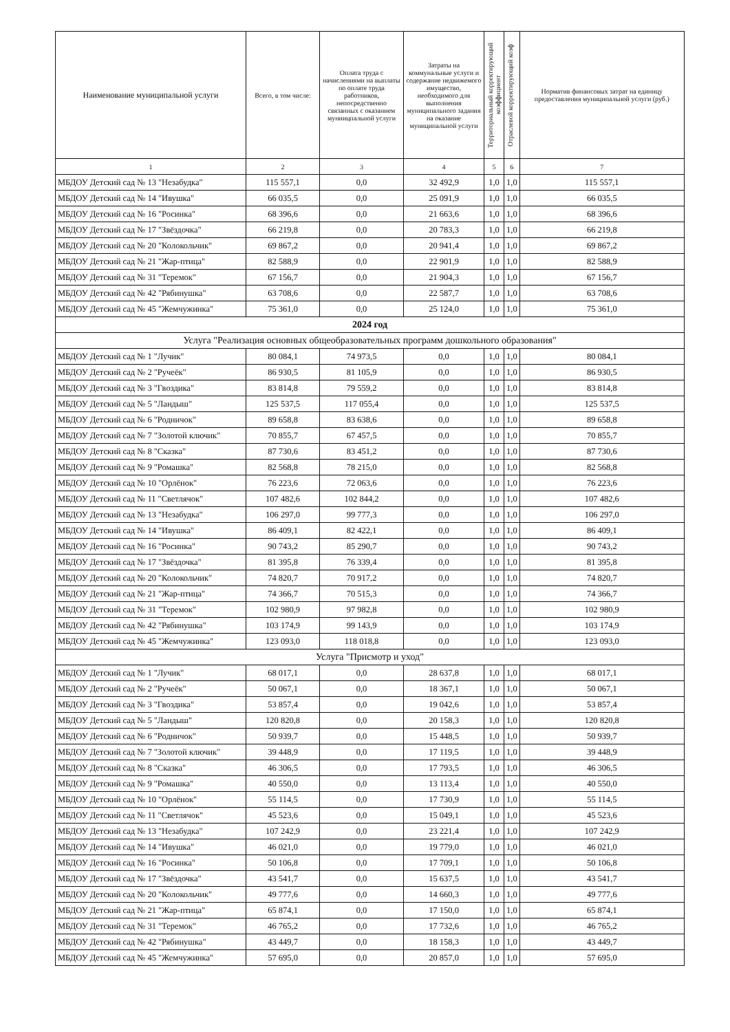| Наименование муниципальной услуги | Всего, в том числе: | Оплата труда с начислениями на выплаты по оплате труда работников, непосредственно связанных с оказанием муниицпальной услуги | Затраты на коммунальные услуги и содержание недвижемого имущество, необходимого для выполнения муниципального задания на оказание муниципальной услуги | Территориальный корректирующий коэффициент | Отраслевой корректирующий коэф | Норматив финансовых затрат на единицу предоставления муниципальной услуги (руб.) |
| --- | --- | --- | --- | --- | --- | --- |
| 1 | 2 | 3 | 4 | 5 | 6 | 7 |
| МБДОУ Детский сад № 13 "Незабудка" | 115 557,1 | 0,0 | 32 492,9 | 1,0 | 1,0 | 115 557,1 |
| МБДОУ Детский сад № 14 "Ивушка" | 66 035,5 | 0,0 | 25 091,9 | 1,0 | 1,0 | 66 035,5 |
| МБДОУ Детский сад № 16 "Росинка" | 68 396,6 | 0,0 | 21 663,6 | 1,0 | 1,0 | 68 396,6 |
| МБДОУ Детский сад № 17 "Звёздочка" | 66 219,8 | 0,0 | 20 783,3 | 1,0 | 1,0 | 66 219,8 |
| МБДОУ Детский сад № 20 "Колокольчик" | 69 867,2 | 0,0 | 20 941,4 | 1,0 | 1,0 | 69 867,2 |
| МБДОУ Детский сад № 21 "Жар-птица" | 82 588,9 | 0,0 | 22 901,9 | 1,0 | 1,0 | 82 588,9 |
| МБДОУ Детский сад № 31 "Теремок" | 67 156,7 | 0,0 | 21 904,3 | 1,0 | 1,0 | 67 156,7 |
| МБДОУ Детский сад № 42 "Рябинушка" | 63 708,6 | 0,0 | 22 587,7 | 1,0 | 1,0 | 63 708,6 |
| МБДОУ Детский сад № 45 "Жемчужинка" | 75 361,0 | 0,0 | 25 124,0 | 1,0 | 1,0 | 75 361,0 |
| 2024 год | | | | | | |
| Услуга "Реализация основных общеобразовательных программ дошкольного образования" | | | | | | |
| МБДОУ Детский сад № 1 "Лучик" | 80 084,1 | 74 973,5 | 0,0 | 1,0 | 1,0 | 80 084,1 |
| МБДОУ Детский сад № 2 "Ручеёк" | 86 930,5 | 81 105,9 | 0,0 | 1,0 | 1,0 | 86 930,5 |
| МБДОУ Детский сад № 3 "Гвоздика" | 83 814,8 | 79 559,2 | 0,0 | 1,0 | 1,0 | 83 814,8 |
| МБДОУ Детский сад № 5 "Ландыш" | 125 537,5 | 117 055,4 | 0,0 | 1,0 | 1,0 | 125 537,5 |
| МБДОУ Детский сад № 6 "Родничок" | 89 658,8 | 83 638,6 | 0,0 | 1,0 | 1,0 | 89 658,8 |
| МБДОУ Детский сад № 7 "Золотой ключик" | 70 855,7 | 67 457,5 | 0,0 | 1,0 | 1,0 | 70 855,7 |
| МБДОУ Детский сад № 8 "Сказка" | 87 730,6 | 83 451,2 | 0,0 | 1,0 | 1,0 | 87 730,6 |
| МБДОУ Детский сад № 9 "Ромашка" | 82 568,8 | 78 215,0 | 0,0 | 1,0 | 1,0 | 82 568,8 |
| МБДОУ Детский сад № 10 "Орлёнок" | 76 223,6 | 72 063,6 | 0,0 | 1,0 | 1,0 | 76 223,6 |
| МБДОУ Детский сад № 11 "Светлячок" | 107 482,6 | 102 844,2 | 0,0 | 1,0 | 1,0 | 107 482,6 |
| МБДОУ Детский сад № 13 "Незабудка" | 106 297,0 | 99 777,3 | 0,0 | 1,0 | 1,0 | 106 297,0 |
| МБДОУ Детский сад № 14 "Ивушка" | 86 409,1 | 82 422,1 | 0,0 | 1,0 | 1,0 | 86 409,1 |
| МБДОУ Детский сад № 16 "Росинка" | 90 743,2 | 85 290,7 | 0,0 | 1,0 | 1,0 | 90 743,2 |
| МБДОУ Детский сад № 17 "Звёздочка" | 81 395,8 | 76 339,4 | 0,0 | 1,0 | 1,0 | 81 395,8 |
| МБДОУ Детский сад № 20 "Колокольчик" | 74 820,7 | 70 917,2 | 0,0 | 1,0 | 1,0 | 74 820,7 |
| МБДОУ Детский сад № 21 "Жар-птица" | 74 366,7 | 70 515,3 | 0,0 | 1,0 | 1,0 | 74 366,7 |
| МБДОУ Детский сад № 31 "Теремок" | 102 980,9 | 97 982,8 | 0,0 | 1,0 | 1,0 | 102 980,9 |
| МБДОУ Детский сад № 42 "Рябинушка" | 103 174,9 | 99 143,9 | 0,0 | 1,0 | 1,0 | 103 174,9 |
| МБДОУ Детский сад № 45 "Жемчужинка" | 123 093,0 | 118 018,8 | 0,0 | 1,0 | 1,0 | 123 093,0 |
| Услуга "Присмотр и уход" | | | | | | |
| МБДОУ Детский сад № 1 "Лучик" | 68 017,1 | 0,0 | 28 637,8 | 1,0 | 1,0 | 68 017,1 |
| МБДОУ Детский сад № 2 "Ручеёк" | 50 067,1 | 0,0 | 18 367,1 | 1,0 | 1,0 | 50 067,1 |
| МБДОУ Детский сад № 3 "Гвоздика" | 53 857,4 | 0,0 | 19 042,6 | 1,0 | 1,0 | 53 857,4 |
| МБДОУ Детский сад № 5 "Ландыш" | 120 820,8 | 0,0 | 20 158,3 | 1,0 | 1,0 | 120 820,8 |
| МБДОУ Детский сад № 6 "Родничок" | 50 939,7 | 0,0 | 15 448,5 | 1,0 | 1,0 | 50 939,7 |
| МБДОУ Детский сад № 7 "Золотой ключик" | 39 448,9 | 0,0 | 17 119,5 | 1,0 | 1,0 | 39 448,9 |
| МБДОУ Детский сад № 8 "Сказка" | 46 306,5 | 0,0 | 17 793,5 | 1,0 | 1,0 | 46 306,5 |
| МБДОУ Детский сад № 9 "Ромашка" | 40 550,0 | 0,0 | 13 113,4 | 1,0 | 1,0 | 40 550,0 |
| МБДОУ Детский сад № 10 "Орлёнок" | 55 114,5 | 0,0 | 17 730,9 | 1,0 | 1,0 | 55 114,5 |
| МБДОУ Детский сад № 11 "Светлячок" | 45 523,6 | 0,0 | 15 049,1 | 1,0 | 1,0 | 45 523,6 |
| МБДОУ Детский сад № 13 "Незабудка" | 107 242,9 | 0,0 | 23 221,4 | 1,0 | 1,0 | 107 242,9 |
| МБДОУ Детский сад № 14 "Ивушка" | 46 021,0 | 0,0 | 19 779,0 | 1,0 | 1,0 | 46 021,0 |
| МБДОУ Детский сад № 16 "Росинка" | 50 106,8 | 0,0 | 17 709,1 | 1,0 | 1,0 | 50 106,8 |
| МБДОУ Детский сад № 17 "Звёздочка" | 43 541,7 | 0,0 | 15 637,5 | 1,0 | 1,0 | 43 541,7 |
| МБДОУ Детский сад № 20 "Колокольчик" | 49 777,6 | 0,0 | 14 660,3 | 1,0 | 1,0 | 49 777,6 |
| МБДОУ Детский сад № 21 "Жар-птица" | 65 874,1 | 0,0 | 17 150,0 | 1,0 | 1,0 | 65 874,1 |
| МБДОУ Детский сад № 31 "Теремок" | 46 765,2 | 0,0 | 17 732,6 | 1,0 | 1,0 | 46 765,2 |
| МБДОУ Детский сад № 42 "Рябинушка" | 43 449,7 | 0,0 | 18 158,3 | 1,0 | 1,0 | 43 449,7 |
| МБДОУ Детский сад № 45 "Жемчужинка" | 57 695,0 | 0,0 | 20 857,0 | 1,0 | 1,0 | 57 695,0 |